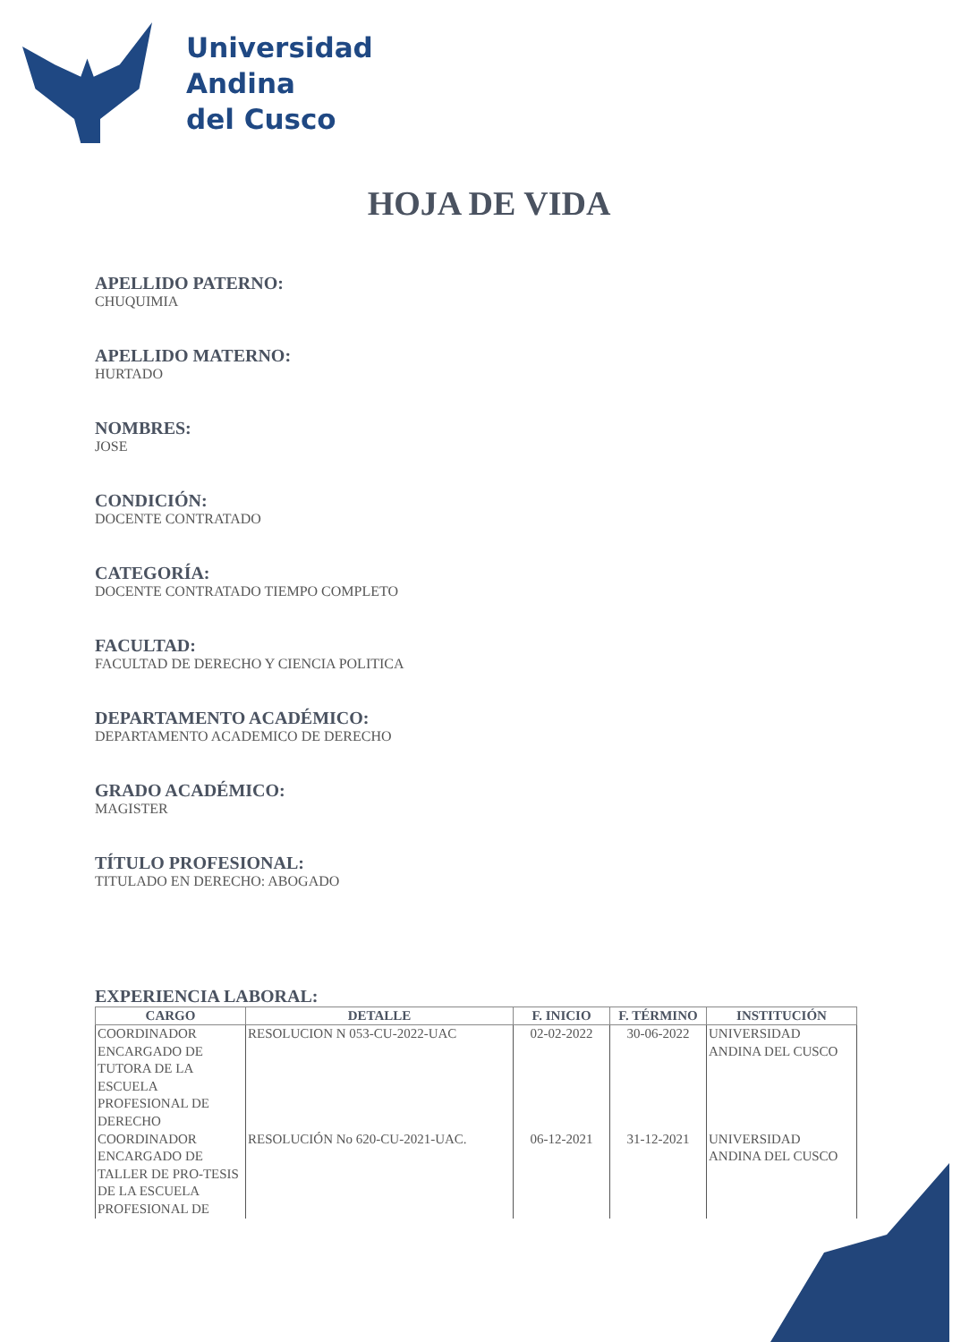Universidad
Andina
del Cusco
HOJA DE VIDA
APELLIDO PATERNO:
CHUQUIMIA
APELLIDO MATERNO:
HURTADO
NOMBRES:
JOSE
CONDICIÓN:
DOCENTE CONTRATADO
CATEGORÍA:
DOCENTE CONTRATADO TIEMPO COMPLETO
FACULTAD:
FACULTAD DE DERECHO Y CIENCIA POLITICA
DEPARTAMENTO ACADÉMICO:
DEPARTAMENTO ACADEMICO DE DERECHO
GRADO ACADÉMICO:
MAGISTER
TÍTULO PROFESIONAL:
TITULADO EN DERECHO: ABOGADO
EXPERIENCIA LABORAL:
| CARGO | DETALLE | F. INICIO | F. TÉRMINO | INSTITUCIÓN |
| --- | --- | --- | --- | --- |
| COORDINADOR ENCARGADO DE TUTORA DE LA ESCUELA PROFESIONAL DE DERECHO | RESOLUCION N 053-CU-2022-UAC | 02-02-2022 | 30-06-2022 | UNIVERSIDAD ANDINA DEL CUSCO |
| COORDINADOR ENCARGADO DE TALLER DE PRO-TESIS DE LA ESCUELA PROFESIONAL DE | RESOLUCIÓN No 620-CU-2021-UAC. | 06-12-2021 | 31-12-2021 | UNIVERSIDAD ANDINA DEL CUSCO |